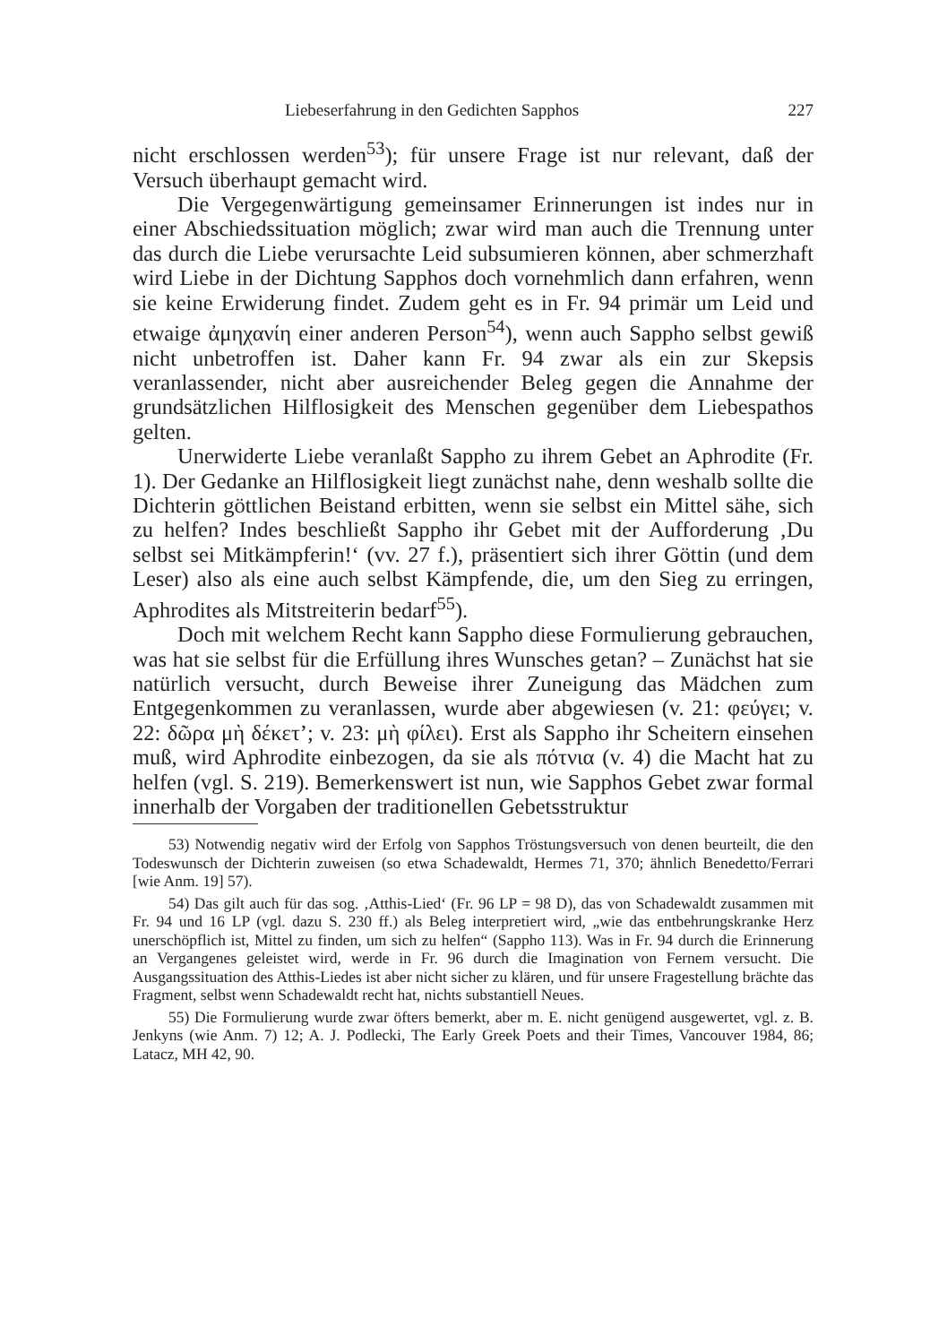Liebeserfahrung in den Gedichten Sapphos 227
nicht erschlossen werden<sup>53</sup>); für unsere Frage ist nur relevant, daß der Versuch überhaupt gemacht wird.
Die Vergegenwärtigung gemeinsamer Erinnerungen ist indes nur in einer Abschiedssituation möglich; zwar wird man auch die Trennung unter das durch die Liebe verursachte Leid subsumieren können, aber schmerzhaft wird Liebe in der Dichtung Sapphos doch vornehmlich dann erfahren, wenn sie keine Erwiderung findet. Zudem geht es in Fr. 94 primär um Leid und etwaige ἀμηχανίη einer anderen Person<sup>54</sup>), wenn auch Sappho selbst gewiß nicht unbetroffen ist. Daher kann Fr. 94 zwar als ein zur Skepsis veranlassender, nicht aber ausreichender Beleg gegen die Annahme der grundsätzlichen Hilflosigkeit des Menschen gegenüber dem Liebespathos gelten.
Unerwiderte Liebe veranlaßt Sappho zu ihrem Gebet an Aphrodite (Fr. 1). Der Gedanke an Hilflosigkeit liegt zunächst nahe, denn weshalb sollte die Dichterin göttlichen Beistand erbitten, wenn sie selbst ein Mittel sähe, sich zu helfen? Indes beschließt Sappho ihr Gebet mit der Aufforderung ‚Du selbst sei Mitkämpferin!‘ (vv. 27 f.), präsentiert sich ihrer Göttin (und dem Leser) also als eine auch selbst Kämpfende, die, um den Sieg zu erringen, Aphrodites als Mitstreiterin bedarf<sup>55</sup>).
Doch mit welchem Recht kann Sappho diese Formulierung gebrauchen, was hat sie selbst für die Erfüllung ihres Wunsches getan? – Zunächst hat sie natürlich versucht, durch Beweise ihrer Zuneigung das Mädchen zum Entgegenkommen zu veranlassen, wurde aber abgewiesen (v. 21: φεύγει; v. 22: δῶρα μὴ δέκετ’; v. 23: μὴ φίλει). Erst als Sappho ihr Scheitern einsehen muß, wird Aphrodite einbezogen, da sie als πότνια (v. 4) die Macht hat zu helfen (vgl. S. 219). Bemerkenswert ist nun, wie Sapphos Gebet zwar formal innerhalb der Vorgaben der traditionellen Gebetsstruktur
53) Notwendig negativ wird der Erfolg von Sapphos Tröstungsversuch von denen beurteilt, die den Todeswunsch der Dichterin zuweisen (so etwa Schadewaldt, Hermes 71, 370; ähnlich Benedetto/Ferrari [wie Anm. 19] 57).
54) Das gilt auch für das sog. ‚Atthis-Lied‘ (Fr. 96 LP = 98 D), das von Schadewaldt zusammen mit Fr. 94 und 16 LP (vgl. dazu S. 230 ff.) als Beleg interpretiert wird, „wie das entbehrungskranke Herz unerschöpflich ist, Mittel zu finden, um sich zu helfen“ (Sappho 113). Was in Fr. 94 durch die Erinnerung an Vergangenes geleistet wird, werde in Fr. 96 durch die Imagination von Fernem versucht. Die Ausgangssituation des Atthis-Liedes ist aber nicht sicher zu klären, und für unsere Fragestellung brächte das Fragment, selbst wenn Schadewaldt recht hat, nichts substantiell Neues.
55) Die Formulierung wurde zwar öfters bemerkt, aber m. E. nicht genügend ausgewertet, vgl. z. B. Jenkyns (wie Anm. 7) 12; A. J. Podlecki, The Early Greek Poets and their Times, Vancouver 1984, 86; Latacz, MH 42, 90.